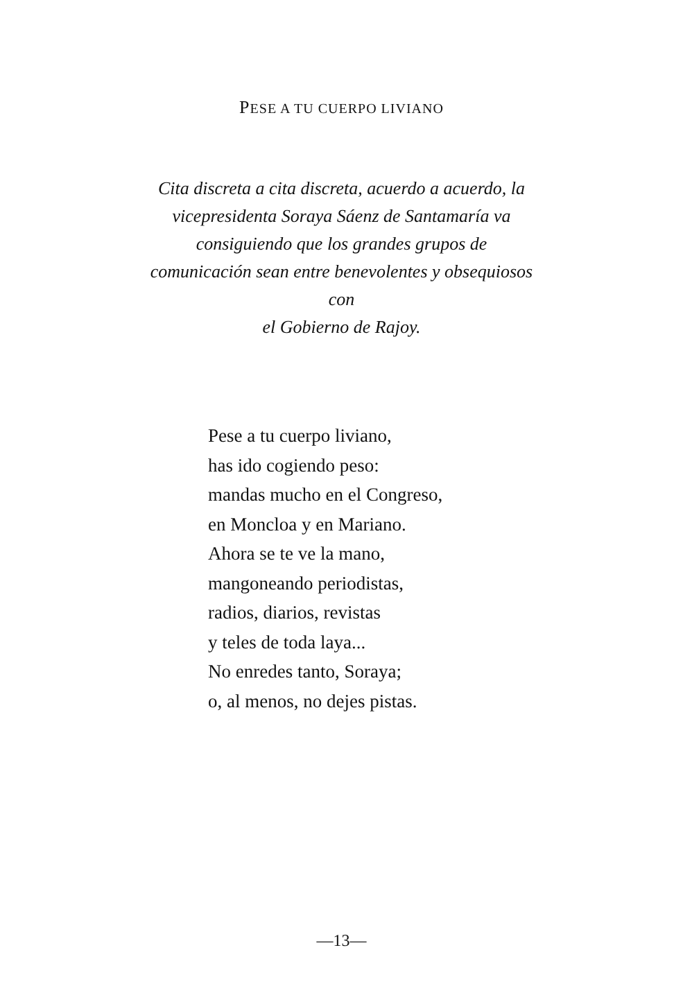PESE A TU CUERPO LIVIANO
Cita discreta a cita discreta, acuerdo a acuerdo, la vicepresidenta Soraya Sáenz de Santamaría va consiguiendo que los grandes grupos de comunicación sean entre benevolentes y obsequiosos con
el Gobierno de Rajoy.
Pese a tu cuerpo liviano,
has ido cogiendo peso:
mandas mucho en el Congreso,
en Moncloa y en Mariano.
Ahora se te ve la mano,
mangoneando periodistas,
radios, diarios, revistas
y teles de toda laya...
No enredes tanto, Soraya;
o, al menos, no dejes pistas.
—13—